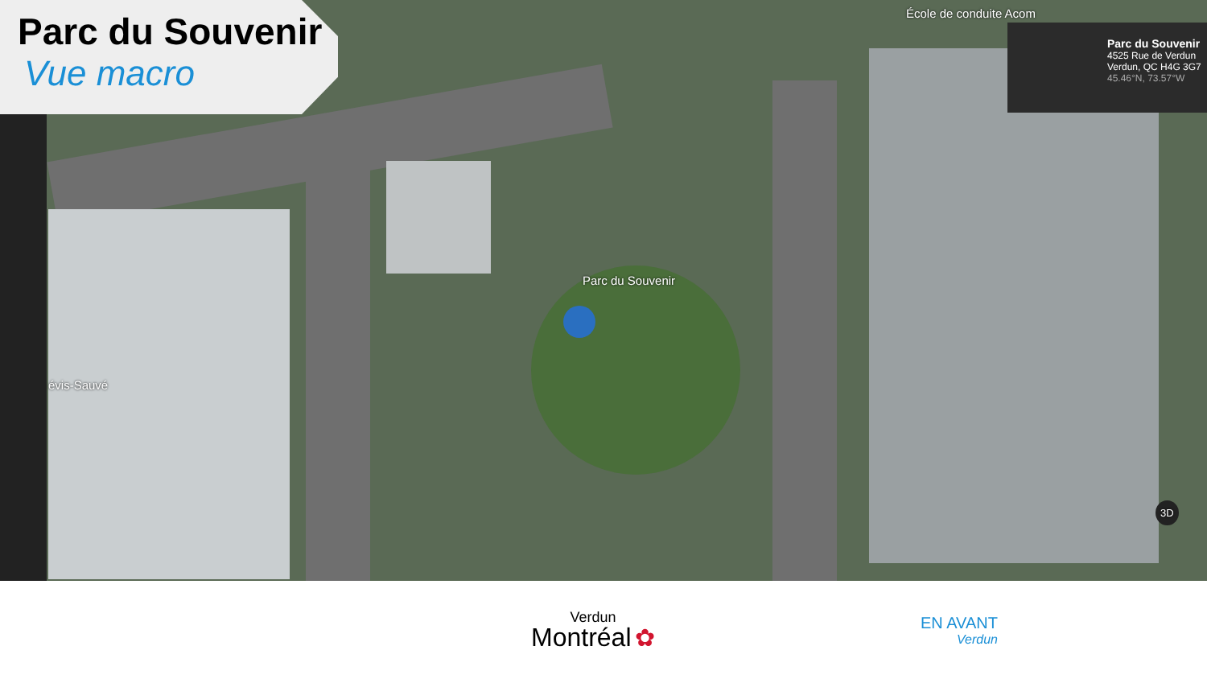Parc du Souvenir
Vue macro
École de conduite Acom
Parc du Souvenir
évis-Sauvé
3D
Parc du Souvenir
4525 Rue de Verdun
Verdun, QC H4G 3G7
45.46°N, 73.57°W
Verdun
Montréal ✿
EN AVANT
Verdun